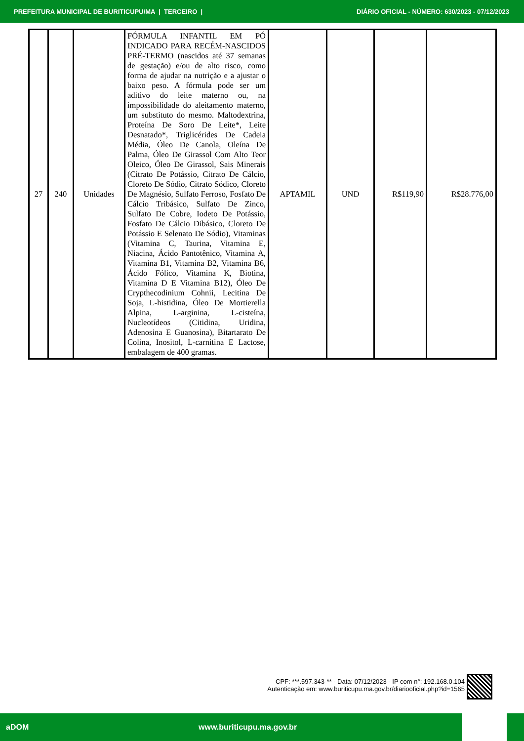PREFEITURA MUNICIPAL DE BURITICUPU/MA | TERCEIRO | DIÁRIO OFICIAL - NÚMERO: 630/2023 - 07/12/2023
| 27 | 240 | Unidades | FÓRMULA INFANTIL EM PÓ INDICADO PARA RECÉM-NASCIDOS PRÉ-TERMO (nascidos até 37 semanas de gestação) e/ou de alto risco, como forma de ajudar na nutrição e a ajustar o baixo peso. A fórmula pode ser um aditivo do leite materno ou, na impossibilidade do aleitamento materno, um substituto do mesmo. Maltodextrina, Proteína De Soro De Leite*, Leite Desnatado*, Triglicérides De Cadeia Média, Óleo De Canola, Oleína De Palma, Óleo De Girassol Com Alto Teor Oleico, Óleo De Girassol, Sais Minerais (Citrato De Potássio, Citrato De Cálcio, Cloreto De Sódio, Citrato Sódico, Cloreto De Magnésio, Sulfato Ferroso, Fosfato De Cálcio Tribásico, Sulfato De Zinco, Sulfato De Cobre, Iodeto De Potássio, Fosfato De Cálcio Dibásico, Cloreto De Potássio E Selenato De Sódio), Vitaminas (Vitamina C, Taurina, Vitamina E, Niacina, Ácido Pantotênico, Vitamina A, Vitamina B1, Vitamina B2, Vitamina B6, Ácido Fólico, Vitamina K, Biotina, Vitamina D E Vitamina B12), Óleo De Crypthecodinium Cohnii, Lecitina De Soja, L-histidina, Óleo De Mortierella Alpina, L-arginina, L-cisteína, Nucleotídeos (Citidina, Uridina, Adenosina E Guanosina), Bitartarato De Colina, Inositol, L-carnitina E Lactose, embalagem de 400 gramas. | APTAMIL | UND | R$119,90 | R$28.776,00 |
CPF: ***.597.343-** - Data: 07/12/2023 - IP com n°: 192.168.0.104
Autenticação em: www.buriticupu.ma.gov.br/diariooficial.php?id=1565
aDOM www.buriticupu.ma.gov.br